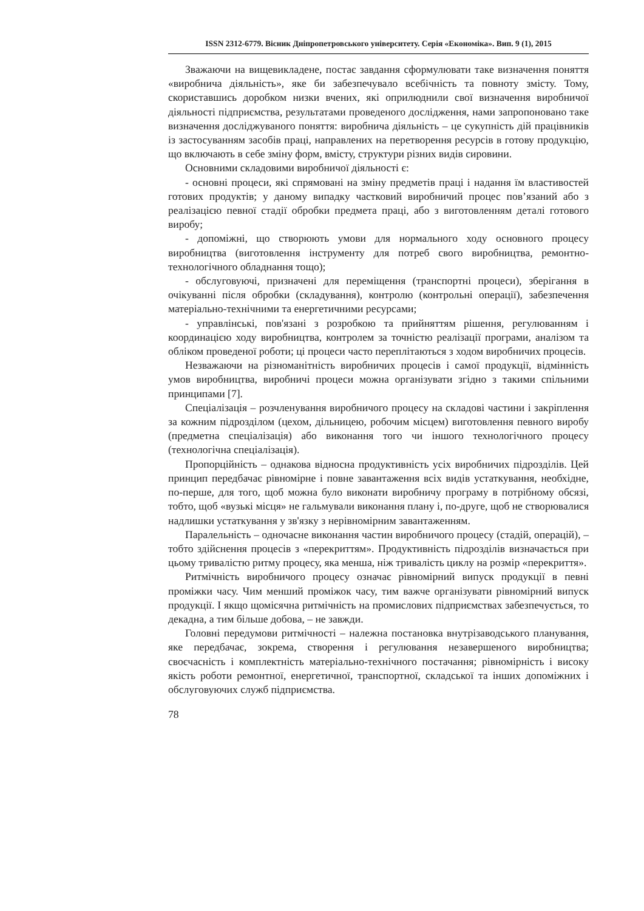ISSN 2312-6779. Вісник Дніпропетровського університету. Серія «Економіка». Вип. 9 (1), 2015
Зважаючи на вищевикладене, постає завдання сформулювати таке визначення поняття «виробнича діяльність», яке би забезпечувало всебічність та повноту змісту. Тому, скориставшись доробком низки вчених, які оприлюднили свої визначення виробничої діяльності підприємства, результатами проведеного дослідження, нами запропоновано таке визначення досліджуваного поняття: виробнича діяльність – це сукупність дій працівників із застосуванням засобів праці, направлених на перетворення ресурсів в готову продукцію, що включають в себе зміну форм, вмісту, структури різних видів сировини.
Основними складовими виробничої діяльності є:
- основні процеси, які спрямовані на зміну предметів праці і надання їм властивостей готових продуктів; у даному випадку частковий виробничий процес пов’язаний або з реалізацією певної стадії обробки предмета праці, або з виготовленням деталі готового виробу;
- допоміжні, що створюють умови для нормального ходу основного процесу виробництва (виготовлення інструменту для потреб свого виробництва, ремонтно-технологічного обладнання тощо);
- обслуговуючі, призначені для переміщення (транспортні процеси), зберігання в очікуванні після обробки (складування), контролю (контрольні операції), забезпечення матеріально-технічними та енергетичними ресурсами;
- управлінські, пов'язані з розробкою та прийняттям рішення, регулюванням і координацією ходу виробництва, контролем за точністю реалізації програми, аналізом та обліком проведеної роботи; ці процеси часто переплітаються з ходом виробничих процесів.
Незважаючи на різноманітність виробничих процесів і самої продукції, відмінність умов виробництва, виробничі процеси можна організувати згідно з такими спільними принципами [7].
Спеціалізація – розчленування виробничого процесу на складові частини і закріплення за кожним підрозділом (цехом, дільницею, робочим місцем) виготовлення певного виробу (предметна спеціалізація) або виконання того чи іншого технологічного процесу (технологічна спеціалізація).
Пропорційність – однакова відносна продуктивність усіх виробничих підрозділів. Цей принцип передбачає рівномірне і повне завантаження всіх видів устаткування, необхідне, по-перше, для того, щоб можна було виконати виробничу програму в потрібному обсязі, тобто, щоб «вузькі місця» не гальмували виконання плану і, по-друге, щоб не створювалися надлишки устаткування у зв'язку з нерівномірним завантаженням.
Паралельність – одночасне виконання частин виробничого процесу (стадій, операцій), – тобто здійснення процесів з «перекриттям». Продуктивність підрозділів визначається при цьому тривалістю ритму процесу, яка менша, ніж тривалість циклу на розмір «перекриття».
Ритмічність виробничого процесу означає рівномірний випуск продукції в певні проміжки часу. Чим менший проміжок часу, тим важче організувати рівномірний випуск продукції. І якщо щомісячна ритмічність на промислових підприємствах забезпечується, то декадна, а тим більше добова, – не завжди.
Головні передумови ритмічності – належна постановка внутрізаводського планування, яке передбачає, зокрема, створення і регулювання незавершеного виробництва; своєчасність і комплектність матеріально-технічного постачання; рівномірність і високу якість роботи ремонтної, енергетичної, транспортної, складської та інших допоміжних і обслуговуючих служб підприємства.
78